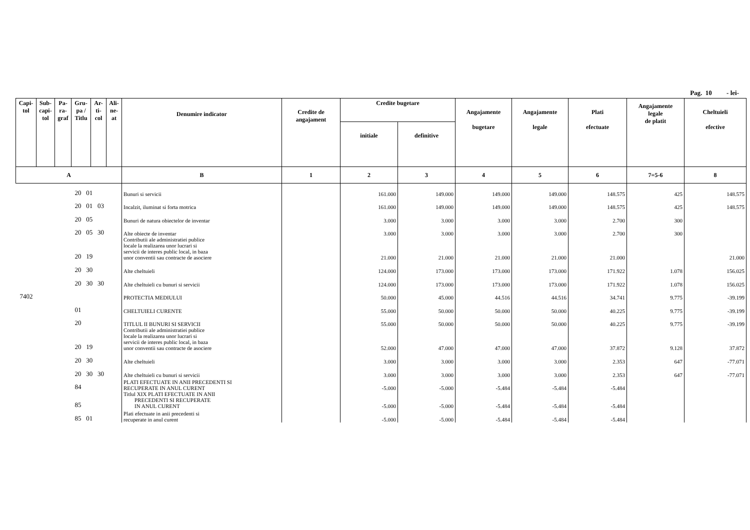Pag. 10 - lei-
| Capi- tol | Sub- capi- tol | Pa- ra- graf | Gru- pa / Titlu | Ar- ti- col | Ali- ne- at | Denumire indicator | Credite de angajament | Credite bugetare | | Angajamente bugetare | Angajamente legale | Plati efectuate | Angajamente legale de platit | Cheltuieli efective |
| --- | --- | --- | --- | --- | --- | --- | --- | --- | --- | --- | --- | --- | --- | --- |
| | | | | | | | | initiale | definitive | | | | | |
| A | | | | | | B | 1 | 2 | 3 | 4 | 5 | 6 | 7=5-6 | 8 |
| 20 01 | | | | | | Bunuri si servicii | | 161.000 | 149.000 | 149.000 | 149.000 | 148.575 | 425 | 148.575 |
| 20 01 03 | | | | | | Incalzit, iluminat si forta motrica | | 161.000 | 149.000 | 149.000 | 149.000 | 148.575 | 425 | 148.575 |
| 20 05 | | | | | | Bunuri de natura obiectelor de inventar | | 3.000 | 3.000 | 3.000 | 3.000 | 2.700 | 300 | |
| 20 05 30 | | | | | | Alte obiecte de inventar | | 3.000 | 3.000 | 3.000 | 3.000 | 2.700 | 300 | |
| 20 19 | | | | | | Contributii ale administratiei publice locale la realizarea unor lucrari si servicii de interes public local, in baza unor conventii sau contracte de asociere | | 21.000 | 21.000 | 21.000 | 21.000 | 21.000 | | 21.000 |
| 20 30 | | | | | | Alte cheltuieli | | 124.000 | 173.000 | 173.000 | 173.000 | 171.922 | 1.078 | 156.025 |
| 20 30 30 | | | | | | Alte cheltuieli cu bunuri si servicii | | 124.000 | 173.000 | 173.000 | 173.000 | 171.922 | 1.078 | 156.025 |
| 7402 | | | | | | PROTECTIA MEDIULUI | | 50.000 | 45.000 | 44.516 | 44.516 | 34.741 | 9.775 | -39.199 |
| 01 | | | | | | CHELTUIELI CURENTE | | 55.000 | 50.000 | 50.000 | 50.000 | 40.225 | 9.775 | -39.199 |
| 20 | | | | | | TITLUL II BUNURI SI SERVICII | | 55.000 | 50.000 | 50.000 | 50.000 | 40.225 | 9.775 | -39.199 |
| 20 19 | | | | | | Contributii ale administratiei publice locale la realizarea unor lucrari si servicii de interes public local, in baza unor conventii sau contracte de asociere | | 52.000 | 47.000 | 47.000 | 47.000 | 37.872 | 9.128 | 37.872 |
| 20 30 | | | | | | Alte cheltuieli | | 3.000 | 3.000 | 3.000 | 3.000 | 2.353 | 647 | -77.071 |
| 20 30 30 | | | | | | Alte cheltuieli cu bunuri si servicii | | 3.000 | 3.000 | 3.000 | 3.000 | 2.353 | 647 | -77.071 |
| 84 | | | | | | PLATI EFECTUATE IN ANII PRECEDENTI SI RECUPERATE IN ANUL CURENT | | -5.000 | -5.000 | -5.484 | -5.484 | -5.484 | | |
| 85 | | | | | | Titlul XIX PLATI EFECTUATE IN ANII PRECEDENTI SI RECUPERATE IN ANUL CURENT | | -5.000 | -5.000 | -5.484 | -5.484 | -5.484 | | |
| 85 01 | | | | | | Plati efectuate in anii precedenti si recuperate in anul curent | | -5.000 | -5.000 | -5.484 | -5.484 | -5.484 | | |